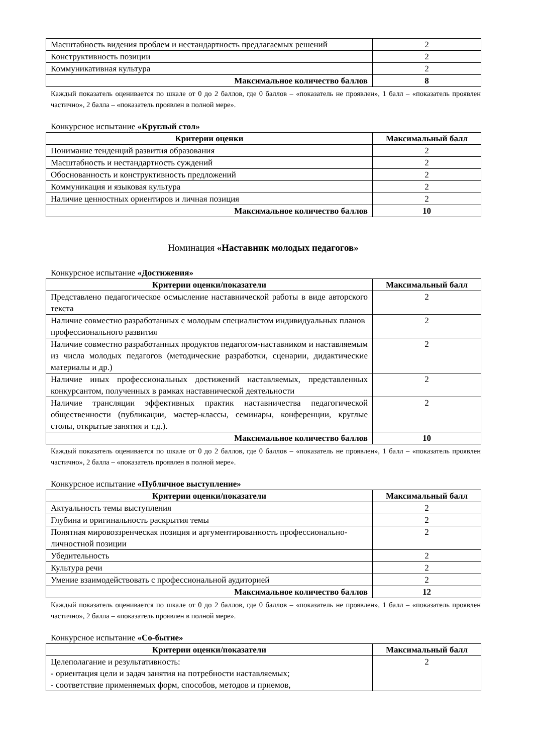| Масштабность видения проблем и нестандартность предлагаемых решений | 2 |
| Конструктивность позиции | 2 |
| Коммуникативная культура | 2 |
| Максимальное количество баллов | 8 |
Каждый показатель оценивается по шкале от 0 до 2 баллов, где 0 баллов – «показатель не проявлен», 1 балл – «показатель проявлен частично», 2 балла – «показатель проявлен в полной мере».
Конкурсное испытание «Круглый стол»
| Критерии оценки | Максимальный балл |
| --- | --- |
| Понимание тенденций развития образования | 2 |
| Масштабность и нестандартность суждений | 2 |
| Обоснованность и конструктивность предложений | 2 |
| Коммуникация и языковая культура | 2 |
| Наличие ценностных ориентиров и личная позиция | 2 |
| Максимальное количество баллов | 10 |
Номинация «Наставник молодых педагогов»
Конкурсное испытание «Достижения»
| Критерии оценки/показатели | Максимальный балл |
| --- | --- |
| Представлено педагогическое осмысление наставнической работы в виде авторского текста | 2 |
| Наличие совместно разработанных с молодым специалистом индивидуальных планов профессионального развития | 2 |
| Наличие совместно разработанных продуктов педагогом-наставником и наставляемым из числа молодых педагогов (методические разработки, сценарии, дидактические материалы и др.) | 2 |
| Наличие иных профессиональных достижений наставляемых, представленных конкурсантом, полученных в рамках наставнической деятельности | 2 |
| Наличие трансляции эффективных практик наставничества педагогической общественности (публикации, мастер-классы, семинары, конференции, круглые столы, открытые занятия и т.д.). | 2 |
| Максимальное количество баллов | 10 |
Каждый показатель оценивается по шкале от 0 до 2 баллов, где 0 баллов – «показатель не проявлен», 1 балл – «показатель проявлен частично», 2 балла – «показатель проявлен в полной мере».
Конкурсное испытание «Публичное выступление»
| Критерии оценки/показатели | Максимальный балл |
| --- | --- |
| Актуальность темы выступления | 2 |
| Глубина и оригинальность раскрытия темы | 2 |
| Понятная мировоззренческая позиция и аргументированность профессионально-личностной позиции | 2 |
| Убедительность | 2 |
| Культура речи | 2 |
| Умение взаимодействовать с профессиональной аудиторией | 2 |
| Максимальное количество баллов | 12 |
Каждый показатель оценивается по шкале от 0 до 2 баллов, где 0 баллов – «показатель не проявлен», 1 балл – «показатель проявлен частично», 2 балла – «показатель проявлен в полной мере».
Конкурсное испытание «Со-бытие»
| Критерии оценки/показатели | Максимальный балл |
| --- | --- |
| Целеполагание и результативность: - ориентация цели и задач занятия на потребности наставляемых; - соответствие применяемых форм, способов, методов и приемов, | 2 |